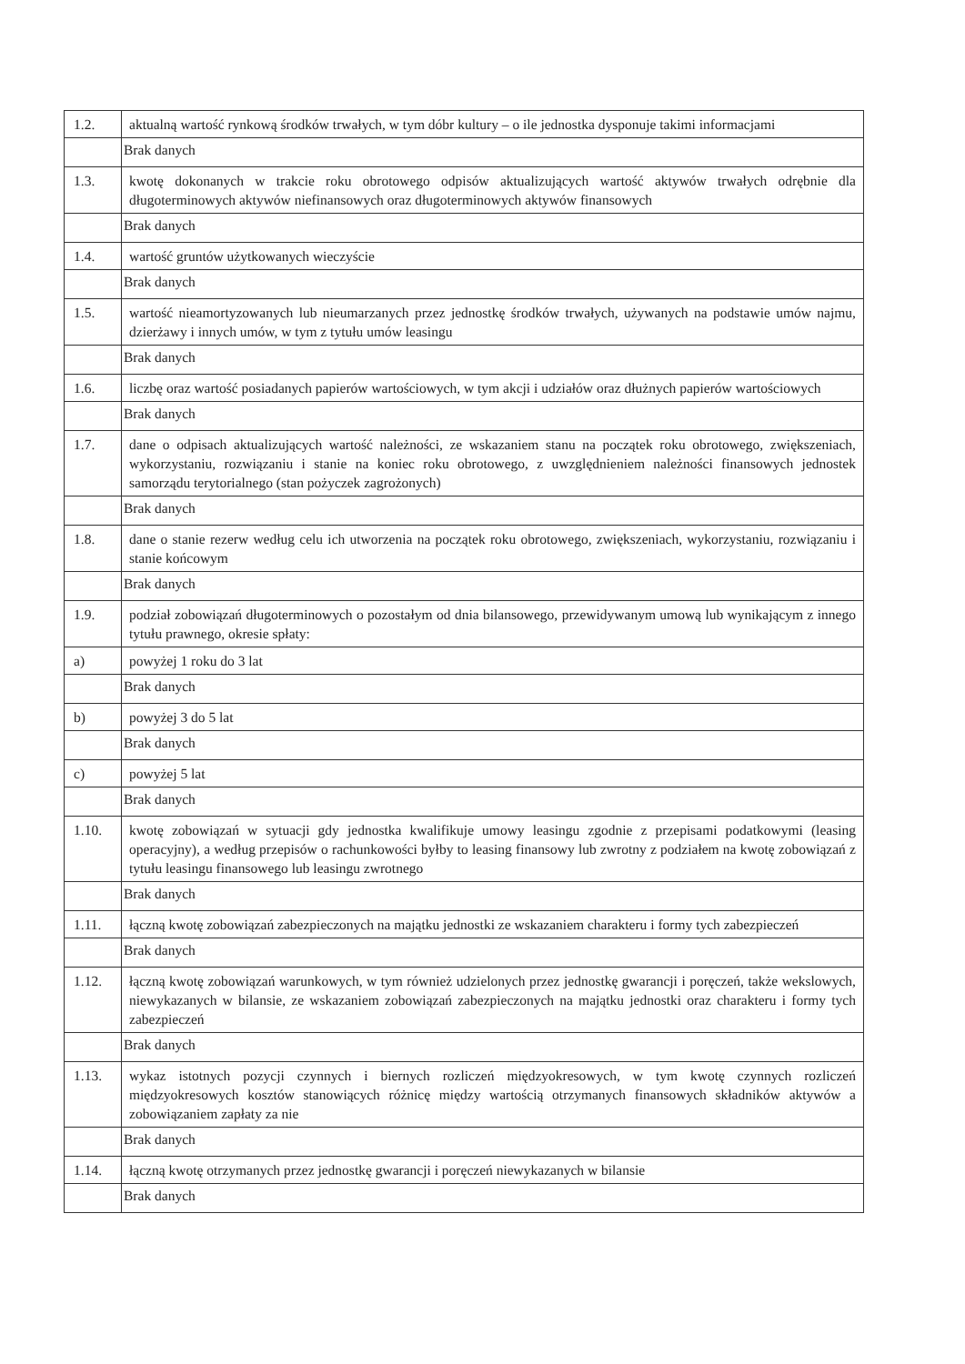| 1.2. | aktualną wartość rynkową środków trwałych, w tym dóbr kultury – o ile jednostka dysponuje takimi informacjami |
| | Brak danych |
| 1.3. | kwotę dokonanych w trakcie roku obrotowego odpisów aktualizujących wartość aktywów trwałych odrębnie dla długoterminowych aktywów niefinansowych oraz długoterminowych aktywów finansowych |
| | Brak danych |
| 1.4. | wartość gruntów użytkowanych wieczyście |
| | Brak danych |
| 1.5. | wartość nieamortyzowanych lub nieumarzanych przez jednostkę środków trwałych, używanych na podstawie umów najmu, dzierżawy i innych umów, w tym z tytułu umów leasingu |
| | Brak danych |
| 1.6. | liczbę oraz wartość posiadanych papierów wartościowych, w tym akcji i udziałów oraz dłużnych papierów wartościowych |
| | Brak danych |
| 1.7. | dane o odpisach aktualizujących wartość należności, ze wskazaniem stanu na początek roku obrotowego, zwiększeniach, wykorzystaniu, rozwiązaniu i stanie na koniec roku obrotowego, z uwzględnieniem należności finansowych jednostek samorządu terytorialnego (stan pożyczek zagrożonych) |
| | Brak danych |
| 1.8. | dane o stanie rezerw według celu ich utworzenia na początek roku obrotowego, zwiększeniach, wykorzystaniu, rozwiązaniu i stanie końcowym |
| | Brak danych |
| 1.9. | podział zobowiązań długoterminowych o pozostałym od dnia bilansowego, przewidywanym umową lub wynikającym z innego tytułu prawnego, okresie spłaty: |
| a) | powyżej 1 roku do 3 lat |
| | Brak danych |
| b) | powyżej 3 do 5 lat |
| | Brak danych |
| c) | powyżej 5 lat |
| | Brak danych |
| 1.10. | kwotę zobowiązań w sytuacji gdy jednostka kwalifikuje umowy leasingu zgodnie z przepisami podatkowymi (leasing operacyjny), a według przepisów o rachunkowości byłby to leasing finansowy lub zwrotny z podziałem na kwotę zobowiązań z tytułu leasingu finansowego lub leasingu zwrotnego |
| | Brak danych |
| 1.11. | łączną kwotę zobowiązań zabezpieczonych na majątku jednostki ze wskazaniem charakteru i formy tych zabezpieczeń |
| | Brak danych |
| 1.12. | łączną kwotę zobowiązań warunkowych, w tym również udzielonych przez jednostkę gwarancji i poręczeń, także wekslowych, niewykazanych w bilansie, ze wskazaniem zobowiązań zabezpieczonych na majątku jednostki oraz charakteru i formy tych zabezpieczeń |
| | Brak danych |
| 1.13. | wykaz istotnych pozycji czynnych i biernych rozliczeń międzyokresowych, w tym kwotę czynnych rozliczeń międzyokresowych kosztów stanowiących różnicę między wartością otrzymanych finansowych składników aktywów a zobowiązaniem zapłaty za nie |
| | Brak danych |
| 1.14. | łączną kwotę otrzymanych przez jednostkę gwarancji i poręczeń niewykazanych w bilansie |
| | Brak danych |